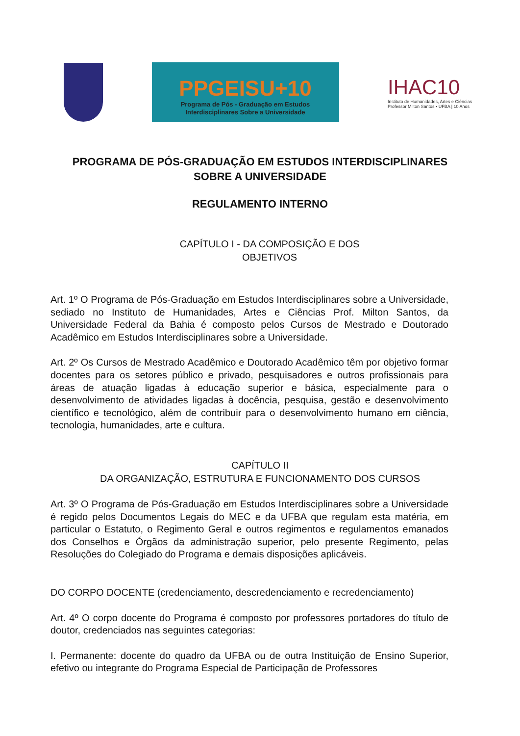PPGEISU+10
Programa de Pós - Graduação em Estudos
Interdisciplinares Sobre a Universidade
IHAC10
Instituto de Humanidades, Artes e Ciências
Professor Milton Santos • UFBA | 10 Anos
PROGRAMA DE PÓS-GRADUAÇÃO EM ESTUDOS INTERDISCIPLINARES
SOBRE A UNIVERSIDADE
REGULAMENTO INTERNO
CAPÍTULO I - DA COMPOSIÇÃO E DOS
OBJETIVOS
Art. 1º O Programa de Pós-Graduação em Estudos Interdisciplinares sobre a Universidade, sediado no Instituto de Humanidades, Artes e Ciências Prof. Milton Santos, da Universidade Federal da Bahia é composto pelos Cursos de Mestrado e Doutorado Acadêmico em Estudos Interdisciplinares sobre a Universidade.
Art. 2º Os Cursos de Mestrado Acadêmico e Doutorado Acadêmico têm por objetivo formar docentes para os setores público e privado, pesquisadores e outros profissionais para áreas de atuação ligadas à educação superior e básica, especialmente para o desenvolvimento de atividades ligadas à docência, pesquisa, gestão e desenvolvimento científico e tecnológico, além de contribuir para o desenvolvimento humano em ciência, tecnologia, humanidades, arte e cultura.
CAPÍTULO II
DA ORGANIZAÇÃO, ESTRUTURA E FUNCIONAMENTO DOS CURSOS
Art. 3º O Programa de Pós-Graduação em Estudos Interdisciplinares sobre a Universidade é regido pelos Documentos Legais do MEC e da UFBA que regulam esta matéria, em particular o Estatuto, o Regimento Geral e outros regimentos e regulamentos emanados dos Conselhos e Órgãos da administração superior, pelo presente Regimento, pelas Resoluções do Colegiado do Programa e demais disposições aplicáveis.
DO CORPO DOCENTE (credenciamento, descredenciamento e recredenciamento)
Art. 4º O corpo docente do Programa é composto por professores portadores do título de doutor, credenciados nas seguintes categorias:
I. Permanente: docente do quadro da UFBA ou de outra Instituição de Ensino Superior, efetivo ou integrante do Programa Especial de Participação de Professores